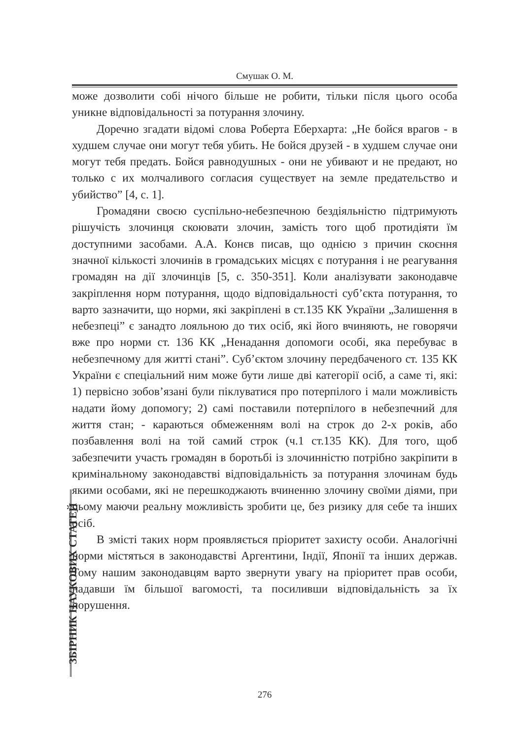Смушак О. М.
може дозволити собі нічого більше не робити, тільки після цього особа уникне відповідальності за потурання злочину.
Доречно згадати відомі слова Роберта Еберхарта: „Не бойся врагов - в худшем случае они могут тебя убить. Не бойся друзей - в худшем случае они могут тебя предать. Бойся равнодушных - они не убивают и не предают, но только с их молчаливого согласия существует на земле предательство и убийство” [4, с. 1].
Громадяни своєю суспільно-небезпечною бездіяльністю підтримують рішучість злочинця скоювати злочин, замість того щоб протидіяти їм доступними засобами. А.А. Конєв писав, що однією з причин скоєння значної кількості злочинів в громадських місцях є потурання і не реагування громадян на дії злочинців [5, с. 350-351]. Коли аналізувати законодавче закріплення норм потурання, щодо відповідальності суб’єкта потурання, то варто зазначити, що норми, які закріплені в ст.135 КК України „Залишення в небезпеці” є занадто лояльною до тих осіб, які його вчиняють, не говорячи вже про норми ст. 136 КК „Ненадання допомоги особі, яка перебуває в небезпечному для житті стані”. Суб’єктом злочину передбаченого ст. 135 КК України є спеціальний ним може бути лише дві категорії осіб, а саме ті, які: 1) первісно зобов’язані були піклуватися про потерпілого і мали можливість надати йому допомогу; 2) самі поставили потерпілого в небезпечний для життя стан; - караються обмеженням волі на строк до 2-х років, або позбавлення волі на той самий строк (ч.1 ст.135 КК). Для того, щоб забезпечити участь громадян в боротьбі із злочинністю потрібно закріпити в кримінальному законодавстві відповідальність за потурання злочинам будь якими особами, які не перешкоджають вчиненню злочину своїми діями, при цьому маючи реальну можливість зробити це, без ризику для себе та інших осіб.
В змісті таких норм проявляється пріоритет захисту особи. Аналогічні норми містяться в законодавстві Аргентини, Індії, Японії та інших держав. Тому нашим законодавцям варто звернути увагу на пріоритет прав особи, надавши їм більшої вагомості, та посиливши відповідальність за їх порушення.
ЗБІРНИК НАУКОВИХ СТАТЕЙ
276